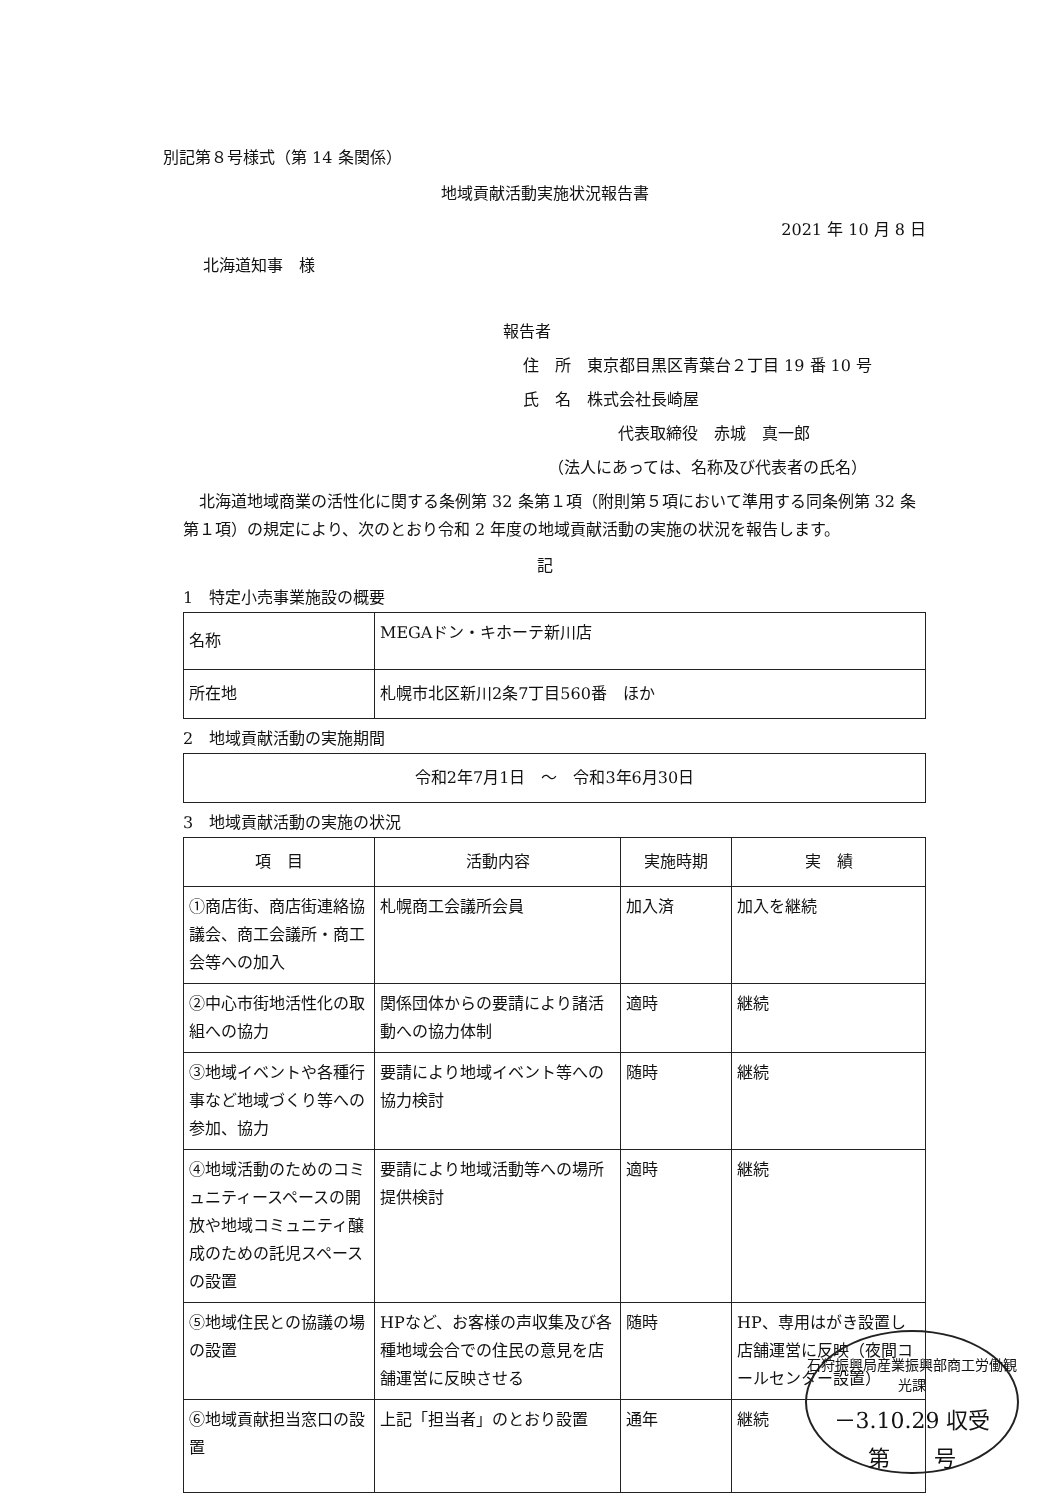別記第８号様式（第 14 条関係）
地域貢献活動実施状況報告書
2021 年 10 月 8 日
北海道知事　様
報告者
住　所　東京都目黒区青葉台２丁目 19 番 10 号
氏　名　株式会社長崎屋
代表取締役　赤城　真一郎
（法人にあっては、名称及び代表者の氏名）
北海道地域商業の活性化に関する条例第 32 条第１項（附則第５項において準用する同条例第 32 条第１項）の規定により、次のとおり令和 2 年度の地域貢献活動の実施の状況を報告します。
記
1　特定小売事業施設の概要
| 名称 | MEGAドン・キホーテ新川店 |
| 所在地 | 札幌市北区新川2条7丁目560番 ほか |
2　地域貢献活動の実施期間
| 令和2年7月1日 ～ 令和3年6月30日 |
3　地域貢献活動の実施の状況
| 項 目 | 活動内容 | 実施時期 | 実 績 |
| --- | --- | --- | --- |
| ①商店街、商店街連絡協議会、商工会議所・商工会等への加入 | 札幌商工会議所会員 | 加入済 | 加入を継続 |
| ②中心市街地活性化の取組への協力 | 関係団体からの要請により諸活動への協力体制 | 適時 | 継続 |
| ③地域イベントや各種行事など地域づくり等への参加、協力 | 要請により地域イベント等への協力検討 | 随時 | 継続 |
| ④地域活動のためのコミュニティースペースの開放や地域コミュニティ醸成のための託児スペースの設置 | 要請により地域活動等への場所提供検討 | 適時 | 継続 |
| ⑤地域住民との協議の場の設置 | HPなど、お客様の声収集及び各種地域会合での住民の意見を店舗運営に反映させる | 随時 | HP、専用はがき設置し店舗運営に反映（夜間コールセンター設置） |
| ⑥地域貢献担当窓口の設置 | 上記「担当者」のとおり設置 | 通年 | 継続 |
石狩振興局産業振興部商工労働観光課
－3.10.29 収受
第　　号